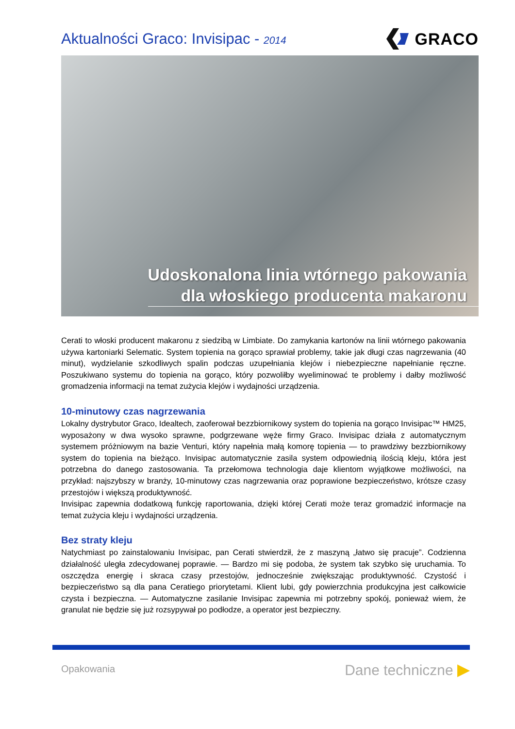Aktualności Graco: Invisipac - 2014
GRACO
Udoskonalona linia wtórnego pakowania
dla włoskiego producenta makaronu
Cerati to włoski producent makaronu z siedzibą w Limbiate. Do zamykania kartonów na linii wtórnego pakowania używa kartoniarki Selematic. System topienia na gorąco sprawiał problemy, takie jak długi czas nagrzewania (40 minut), wydzielanie szkodliwych spalin podczas uzupełniania klejów i niebezpieczne napełnianie ręczne. Poszukiwano systemu do topienia na gorąco, który pozwoliłby wyeliminować te problemy i dałby możliwość gromadzenia informacji na temat zużycia klejów i wydajności urządzenia.
10-minutowy czas nagrzewania
Lokalny dystrybutor Graco, Idealtech, zaoferował bezzbiornikowy system do topienia na gorąco Invisipac™ HM25, wyposażony w dwa wysoko sprawne, podgrzewane węże firmy Graco. Invisipac działa z automatycznym systemem próżniowym na bazie Venturi, który napełnia małą komorę topienia — to prawdziwy bezzbiornikowy system do topienia na bieżąco. Invisipac automatycznie zasila system odpowiednią ilością kleju, która jest potrzebna do danego zastosowania. Ta przełomowa technologia daje klientom wyjątkowe możliwości, na przykład: najszybszy w branży, 10-minutowy czas nagrzewania oraz poprawione bezpieczeństwo, krótsze czasy przestojów i większą produktywność.
Invisipac zapewnia dodatkową funkcję raportowania, dzięki której Cerati może teraz gromadzić informacje na temat zużycia kleju i wydajności urządzenia.
Bez straty kleju
Natychmiast po zainstalowaniu Invisipac, pan Cerati stwierdził, że z maszyną „łatwo się pracuje”. Codzienna działalność uległa zdecydowanej poprawie. — Bardzo mi się podoba, że system tak szybko się uruchamia. To oszczędza energię i skraca czasy przestojów, jednocześnie zwiększając produktywność. Czystość i bezpieczeństwo są dla pana Ceratiego priorytetami. Klient lubi, gdy powierzchnia produkcyjna jest całkowicie czysta i bezpieczna. — Automatyczne zasilanie Invisipac zapewnia mi potrzebny spokój, ponieważ wiem, że granulat nie będzie się już rozsypywał po podłodze, a operator jest bezpieczny.
Opakowania Dane techniczne ▶